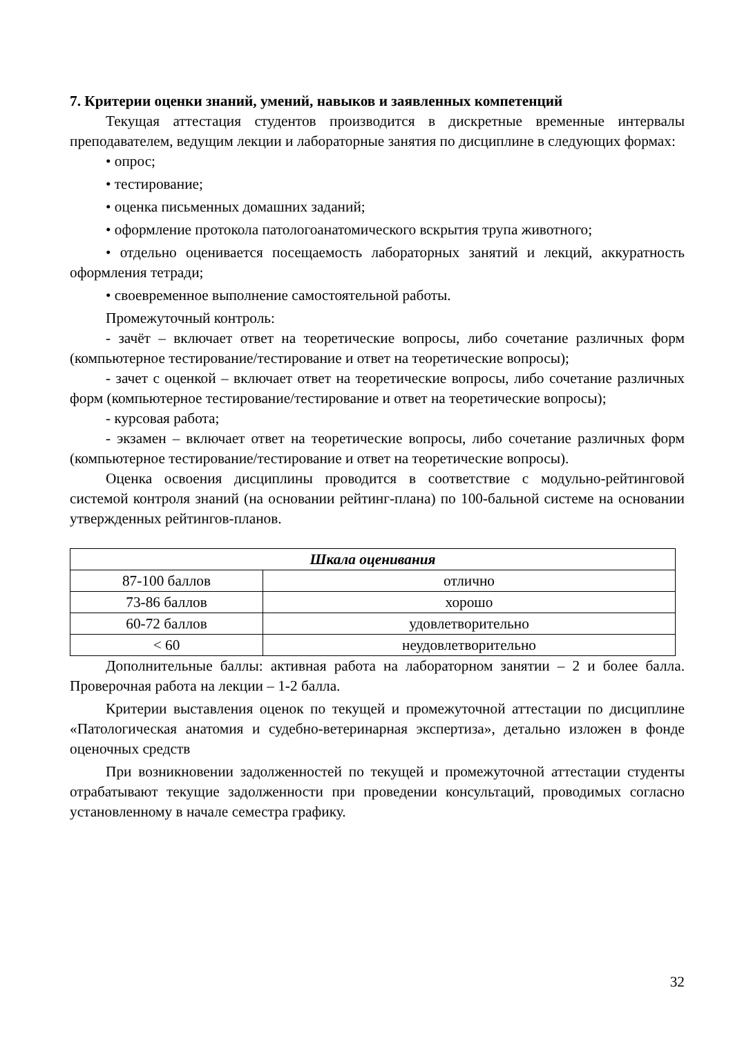7. Критерии оценки знаний, умений, навыков и заявленных компетенций
Текущая аттестация студентов производится в дискретные временные интервалы преподавателем, ведущим лекции и лабораторные занятия по дисциплине в следующих формах:
• опрос;
• тестирование;
• оценка письменных домашних заданий;
• оформление протокола патологоанатомического вскрытия трупа животного;
• отдельно оценивается посещаемость лабораторных занятий и лекций, аккуратность оформления тетради;
• своевременное выполнение самостоятельной работы.
Промежуточный контроль:
- зачёт – включает ответ на теоретические вопросы, либо сочетание различных форм (компьютерное тестирование/тестирование и ответ на теоретические вопросы);
- зачет с оценкой – включает ответ на теоретические вопросы, либо сочетание различных форм (компьютерное тестирование/тестирование и ответ на теоретические вопросы);
- курсовая работа;
- экзамен – включает ответ на теоретические вопросы, либо сочетание различных форм (компьютерное тестирование/тестирование и ответ на теоретические вопросы).
Оценка освоения дисциплины проводится в соответствие с модульно-рейтинговой системой контроля знаний (на основании рейтинг-плана) по 100-бальной системе на основании утвержденных рейтингов-планов.
| Шкала оценивания | |
| --- | --- |
| 87-100 баллов | отлично |
| 73-86 баллов | хорошо |
| 60-72 баллов | удовлетворительно |
| < 60 | неудовлетворительно |
Дополнительные баллы: активная работа на лабораторном занятии – 2 и более балла. Проверочная работа на лекции – 1-2 балла.
Критерии выставления оценок по текущей и промежуточной аттестации по дисциплине «Патологическая анатомия и судебно-ветеринарная экспертиза», детально изложен в фонде оценочных средств
При возникновении задолженностей по текущей и промежуточной аттестации студенты отрабатывают текущие задолженности при проведении консультаций, проводимых согласно установленному в начале семестра графику.
32